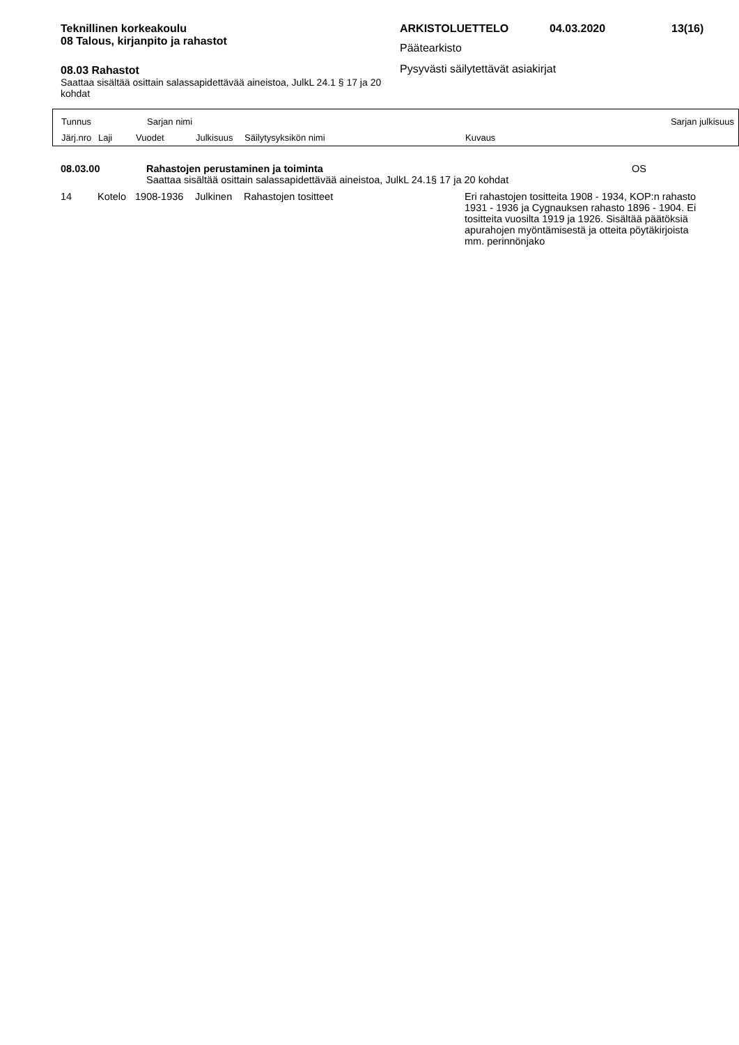Teknillinen korkeakoulu
08 Talous, kirjanpito ja rahastot
08.03 Rahastot
Saattaa sisältää osittain salassapidettävää aineistoa, JulkL 24.1 § 17 ja 20 kohdat
ARKISTOLUETTELO 04.03.2020 13(16)
Päätearkisto
Pysyvästi säilytettävät asiakirjat
Tunnus Sarjan nimi Sarjan julkisuus
Järj.nro Laji Vuodet Julkisuus Säilytysyksikön nimi Kuvaus
| 08.03.00 | Rahastojen perustaminen ja toiminta | OS |
| | Saattaa sisältää osittain salassapidettävää aineistoa, JulkL 24.1§ 17 ja 20 kohdat | |
| 14 | Kotelo | 1908-1936 | Julkinen | Rahastojen tositteet | Eri rahastojen tositteita 1908 - 1934, KOP:n rahasto 1931 - 1936 ja Cygnauksen rahasto 1896 - 1904. Ei tositteita vuosilta 1919 ja 1926. Sisältää päätöksiä apurahojen myöntämisestä ja otteita pöytäkirjoista mm. perinnönjako |